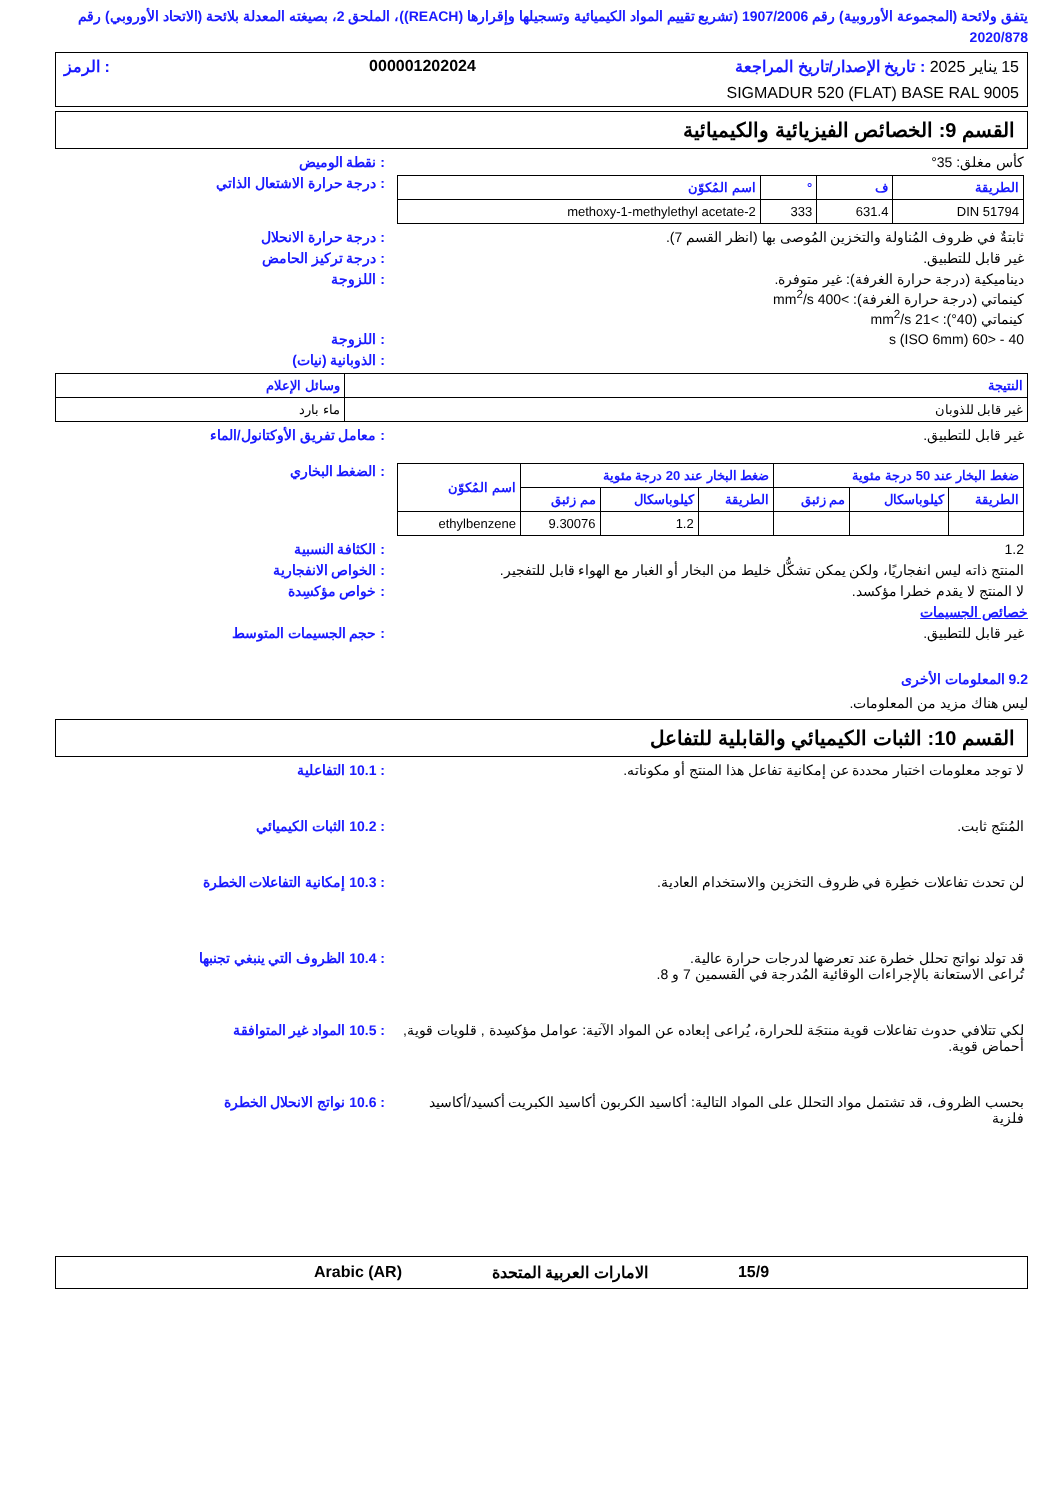يتفق ولائحة (المجموعة الأوروبية) رقم 1907/2006 (تشريع تقييم المواد الكيميائية وتسجيلها وإقرارها (REACH))، الملحق 2، بصيغته المعدلة بلائحة (الاتحاد الأوروبي) رقم 2020/878
15 يناير 2025 : تاريخ الإصدار/تاريخ المراجعة 000001202024: الرمز
SIGMADUR 520 (FLAT) BASE RAL 9005
القسم 9: الخصائص الفيزيائية والكيميائية
كأس مغلق: 35° : نقطة الوميض
| الطريقة | ف | ° | اسم المُكوّن |
| --- | --- | --- | --- |
| DIN 51794 | 631.4 | 333 | 2-methoxy-1-methylethyl acetate |
: درجة حرارة الاشتعال الذاتي
ثابتةٌ في ظروف المُناولة والتخزين المُوصى بها (انظر القسم 7).
: درجة حرارة الانحلال
غير قابل للتطبيق. : درجة تركيز الحامض
ديناميكية (درجة حرارة الغرفة): غير متوفرة.
كينماتي (درجة حرارة الغرفة): >400 mm<sup>2</sup>/s
كينماتي (40°): >21 mm<sup>2</sup>/s
: اللزوجة
40 - <60 s (ISO 6mm) : اللزوجة
: الذوبانية (نيات)
| النتيجة | وسائل الإعلام |
| --- | --- |
| غير قابل للذوبان | ماء بارد |
غير قابل للتطبيق. : معامل تفريق الأوكتانول/الماء
| ضغط البخار عند 50 درجة مئوية | | | ضغط البخار عند 20 درجة مئوية | | | اسم المُكوّن |
| --- | --- | --- | --- | --- | --- | --- |
| الطريقة | كيلوباسكال | مم زئبق | الطريقة | كيلوباسكال | مم زئبق | |
| | | | | 1.2 | 9.30076 | ethylbenzene |
: الضغط البخاري
1.2 : الكثافة النسبية
المنتج ذاته ليس انفجاريًا، ولكن يمكن تشكُّل خليط من البخار أو الغبار مع الهواء قابل للتفجير.
: الخواص الانفجارية
لا المنتج لا يقدم خطرا مؤكسد. : خواص مؤكسِدة
خصائص الجسيمات
غير قابل للتطبيق. : حجم الجسيمات المتوسط
9.2 المعلومات الأخرى
ليس هناك مزيد من المعلومات.
القسم 10: الثبات الكيميائي والقابلية للتفاعل
لا توجد معلومات اختبار محددة عن إمكانية تفاعل هذا المنتج أو مكوناته.
: 10.1 التفاعلية
المُنتَج ثابت. : 10.2 الثبات الكيميائي
لن تحدث تفاعلات خطِرة في ظروف التخزين والاستخدام العادية.
: 10.3 إمكانية التفاعلات الخطرة
قد تولد نواتج تحلل خطرة عند تعرضها لدرجات حرارة عالية.
تُراعى الاستعانة بالإجراءات الوقائية المُدرجة في القسمين 7 و 8.
: 10.4 الظروف التي ينبغي تجنبها
لكي تتلافي حدوث تفاعلات قوية منتجَة للحرارة، يُراعى إبعاده عن المواد الآتية: عوامل مؤكسِدة , قلويات قوية, أحماض قوية.
: 10.5 المواد غير المتوافقة
بحسب الظروف، قد تشتمل مواد التحلل على المواد التالية: أكاسيد الكربون أكاسيد الكبريت أكسيد/أكاسيد فلزية
: 10.6 نواتج الانحلال الخطرة
15/9 الامارات العربية المتحدة Arabic (AR)